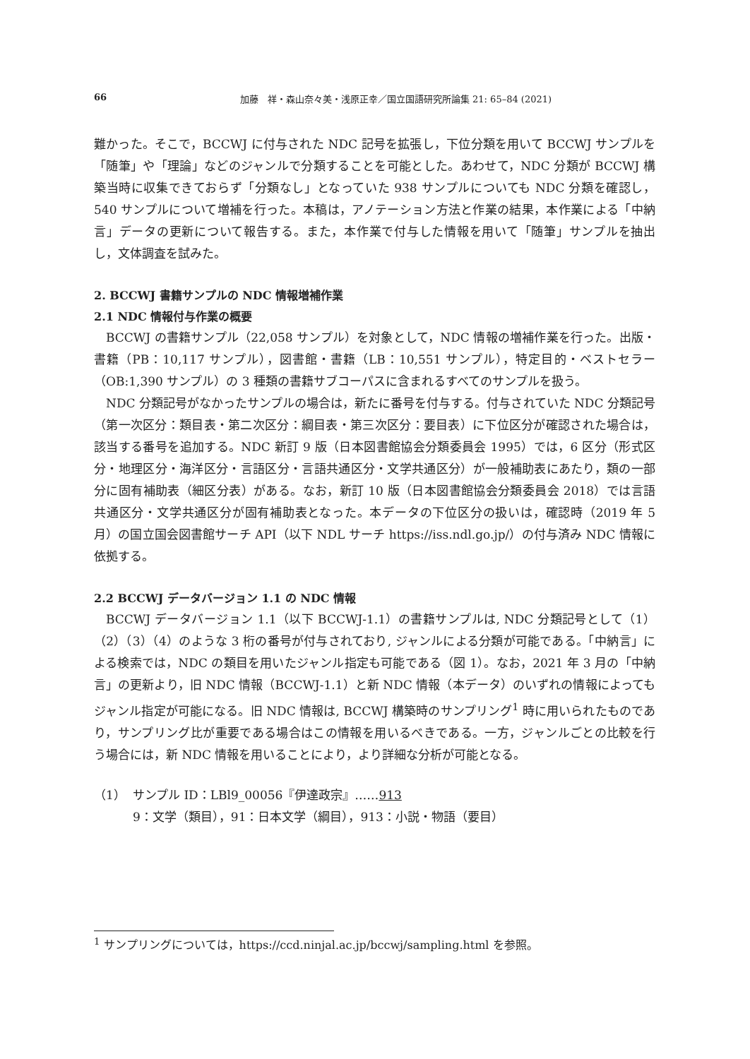66 加藤　祥・森山奈々美・浅原正幸／国立国語研究所論集 21: 65–84 (2021)
難かった。そこで，BCCWJ に付与された NDC 記号を拡張し，下位分類を用いて BCCWJ サンプルを「随筆」や「理論」などのジャンルで分類することを可能とした。あわせて，NDC 分類が BCCWJ 構築当時に収集できておらず「分類なし」となっていた 938 サンプルについても NDC 分類を確認し，540 サンプルについて増補を行った。本稿は，アノテーション方法と作業の結果，本作業による「中納言」データの更新について報告する。また，本作業で付与した情報を用いて「随筆」サンプルを抽出し，文体調査を試みた。
2. BCCWJ 書籍サンプルの NDC 情報増補作業
2.1 NDC 情報付与作業の概要
BCCWJ の書籍サンプル（22,058 サンプル）を対象として，NDC 情報の増補作業を行った。出版・書籍（PB：10,117 サンプル），図書館・書籍（LB：10,551 サンプル），特定目的・ベストセラー（OB:1,390 サンプル）の 3 種類の書籍サブコーパスに含まれるすべてのサンプルを扱う。
NDC 分類記号がなかったサンプルの場合は，新たに番号を付与する。付与されていた NDC 分類記号（第一次区分：類目表・第二次区分：綱目表・第三次区分：要目表）に下位区分が確認された場合は，該当する番号を追加する。NDC 新訂 9 版（日本図書館協会分類委員会 1995）では，6 区分（形式区分・地理区分・海洋区分・言語区分・言語共通区分・文学共通区分）が一般補助表にあたり，類の一部分に固有補助表（細区分表）がある。なお，新訂 10 版（日本図書館協会分類委員会 2018）では言語共通区分・文学共通区分が固有補助表となった。本データの下位区分の扱いは，確認時（2019 年 5 月）の国立国会図書館サーチ API（以下 NDL サーチ https://iss.ndl.go.jp/）の付与済み NDC 情報に依拠する。
2.2 BCCWJ データバージョン 1.1 の NDC 情報
BCCWJ データバージョン 1.1（以下 BCCWJ-1.1）の書籍サンプルは, NDC 分類記号として（1）（2）（3）（4）のような 3 桁の番号が付与されており, ジャンルによる分類が可能である。「中納言」による検索では，NDC の類目を用いたジャンル指定も可能である（図 1）。なお，2021 年 3 月の「中納言」の更新より，旧 NDC 情報（BCCWJ-1.1）と新 NDC 情報（本データ）のいずれの情報によってもジャンル指定が可能になる。旧 NDC 情報は, BCCWJ 構築時のサンプリング<sup>1</sup> 時に用いられたものであり，サンプリング比が重要である場合はこの情報を用いるべきである。一方，ジャンルごとの比較を行う場合には，新 NDC 情報を用いることにより，より詳細な分析が可能となる。
（1） サンプル ID：LBl9_00056『伊達政宗』……913
9：文学（類目），91：日本文学（綱目），913：小説・物語（要目）
<sup>1</sup> サンプリングについては，https://ccd.ninjal.ac.jp/bccwj/sampling.html を参照。